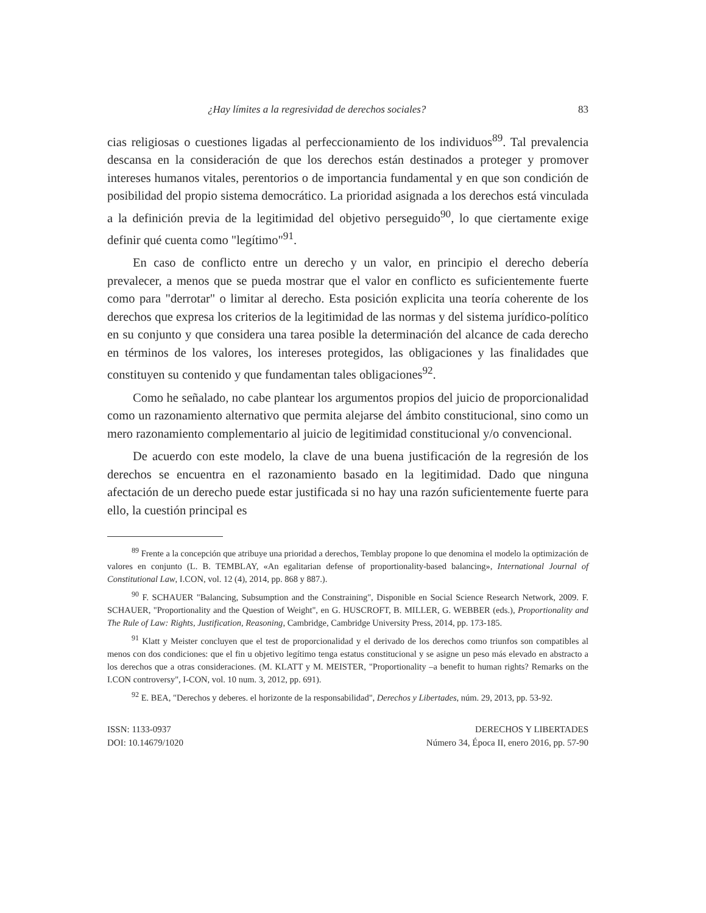¿Hay límites a la regresividad de derechos sociales? 83
cias religiosas o cuestiones ligadas al perfeccionamiento de los individuos<sup>89</sup>. Tal prevalencia descansa en la consideración de que los derechos están destinados a proteger y promover intereses humanos vitales, perentorios o de importancia fundamental y en que son condición de posibilidad del propio sistema democrático. La prioridad asignada a los derechos está vinculada a la definición previa de la legitimidad del objetivo perseguido<sup>90</sup>, lo que ciertamente exige definir qué cuenta como "legítimo"<sup>91</sup>.
En caso de conflicto entre un derecho y un valor, en principio el derecho debería prevalecer, a menos que se pueda mostrar que el valor en conflicto es suficientemente fuerte como para "derrotar" o limitar al derecho. Esta posición explicita una teoría coherente de los derechos que expresa los criterios de la legitimidad de las normas y del sistema jurídico-político en su conjunto y que considera una tarea posible la determinación del alcance de cada derecho en términos de los valores, los intereses protegidos, las obligaciones y las finalidades que constituyen su contenido y que fundamentan tales obligaciones<sup>92</sup>.
Como he señalado, no cabe plantear los argumentos propios del juicio de proporcionalidad como un razonamiento alternativo que permita alejarse del ámbito constitucional, sino como un mero razonamiento complementario al juicio de legitimidad constitucional y/o convencional.
De acuerdo con este modelo, la clave de una buena justificación de la regresión de los derechos se encuentra en el razonamiento basado en la legitimidad. Dado que ninguna afectación de un derecho puede estar justificada si no hay una razón suficientemente fuerte para ello, la cuestión principal es
<sup>89</sup> Frente a la concepción que atribuye una prioridad a derechos, Temblay propone lo que denomina el modelo la optimización de valores en conjunto (L. B. TEMBLAY, «An egalitarian defense of proportionality-based balancing», International Journal of Constitutional Law, I.CON, vol. 12 (4), 2014, pp. 868 y 887.).
<sup>90</sup> F. SCHAUER "Balancing, Subsumption and the Constraining", Disponible en Social Science Research Network, 2009. F. SCHAUER, "Proportionality and the Question of Weight", en G. HUSCROFT, B. MILLER, G. WEBBER (eds.), Proportionality and The Rule of Law: Rights, Justification, Reasoning, Cambridge, Cambridge University Press, 2014, pp. 173-185.
<sup>91</sup> Klatt y Meister concluyen que el test de proporcionalidad y el derivado de los derechos como triunfos son compatibles al menos con dos condiciones: que el fin u objetivo legítimo tenga estatus constitucional y se asigne un peso más elevado en abstracto a los derechos que a otras consideraciones. (M. KLATT y M. MEISTER, "Proportionality –a benefit to human rights? Remarks on the I.CON controversy", I-CON, vol. 10 num. 3, 2012, pp. 691).
<sup>92</sup> E. BEA, "Derechos y deberes. el horizonte de la responsabilidad", Derechos y Libertades, núm. 29, 2013, pp. 53-92.
ISSN: 1133-0937
DOI: 10.14679/1020
DERECHOS Y LIBERTADES
Número 34, Época II, enero 2016, pp. 57-90